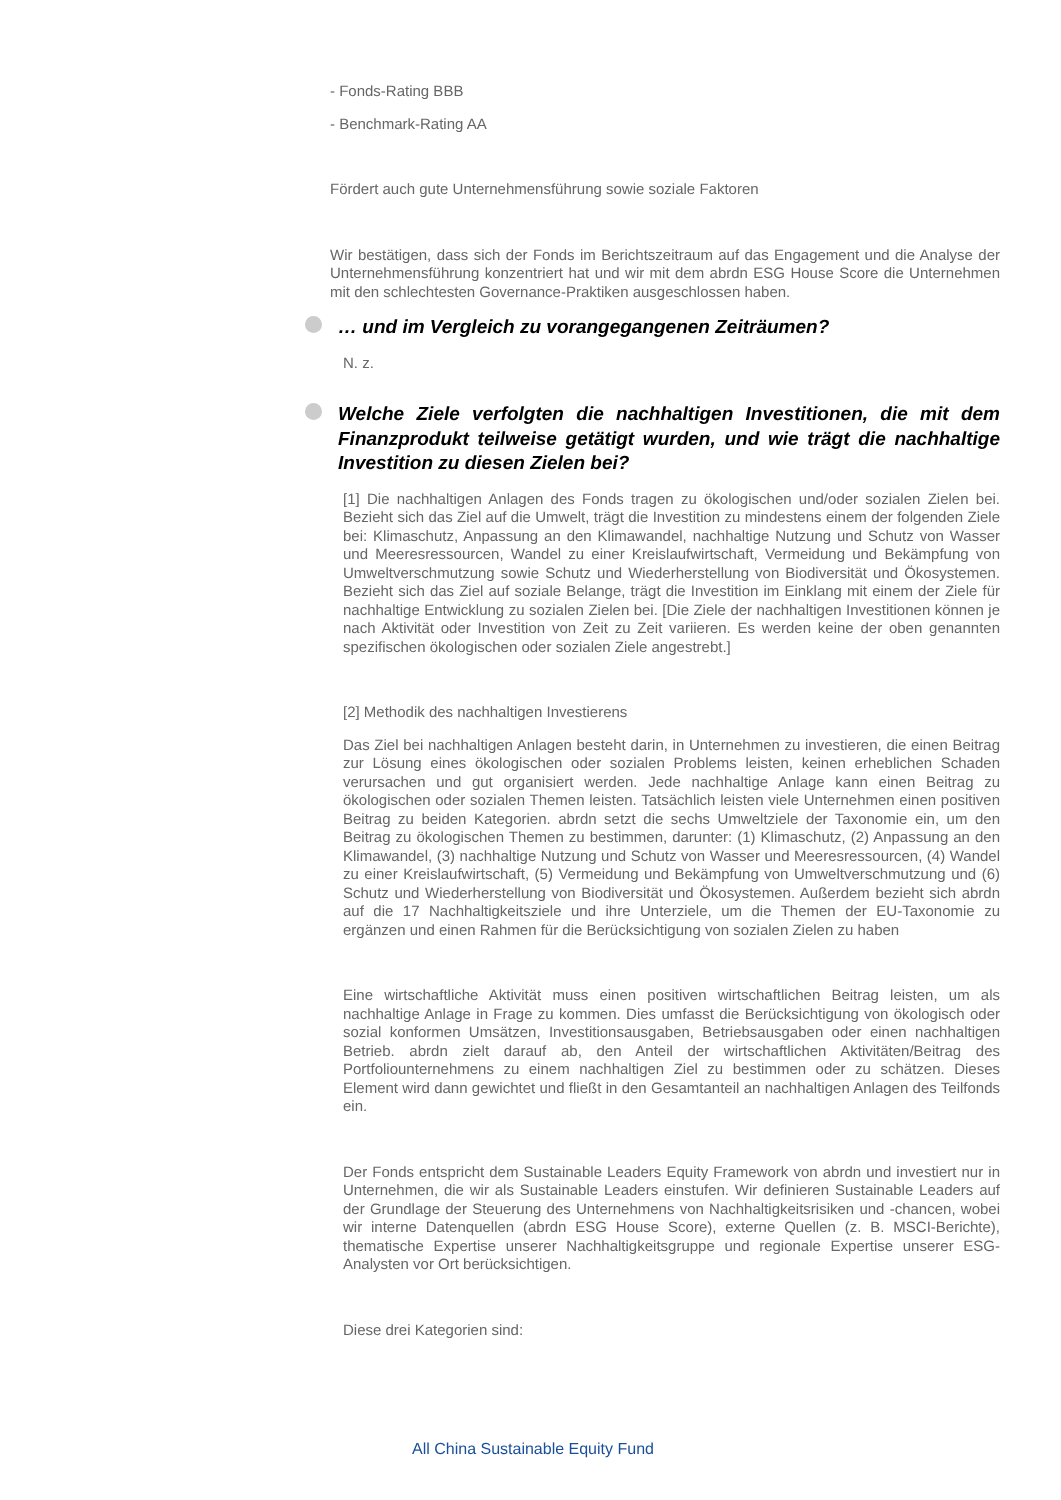- Fonds-Rating BBB
- Benchmark-Rating AA
Fördert auch gute Unternehmensführung sowie soziale Faktoren
Wir bestätigen, dass sich der Fonds im Berichtszeitraum auf das Engagement und die Analyse der Unternehmensführung konzentriert hat und wir mit dem abrdn ESG House Score die Unternehmen mit den schlechtesten Governance-Praktiken ausgeschlossen haben.
… und im Vergleich zu vorangegangenen Zeiträumen?
N. z.
Welche Ziele verfolgten die nachhaltigen Investitionen, die mit dem Finanzprodukt teilweise getätigt wurden, und wie trägt die nachhaltige Investition zu diesen Zielen bei?
[1] Die nachhaltigen Anlagen des Fonds tragen zu ökologischen und/oder sozialen Zielen bei. Bezieht sich das Ziel auf die Umwelt, trägt die Investition zu mindestens einem der folgenden Ziele bei: Klimaschutz, Anpassung an den Klimawandel, nachhaltige Nutzung und Schutz von Wasser und Meeresressourcen, Wandel zu einer Kreislaufwirtschaft, Vermeidung und Bekämpfung von Umweltverschmutzung sowie Schutz und Wiederherstellung von Biodiversität und Ökosystemen. Bezieht sich das Ziel auf soziale Belange, trägt die Investition im Einklang mit einem der Ziele für nachhaltige Entwicklung zu sozialen Zielen bei. [Die Ziele der nachhaltigen Investitionen können je nach Aktivität oder Investition von Zeit zu Zeit variieren. Es werden keine der oben genannten spezifischen ökologischen oder sozialen Ziele angestrebt.]
[2] Methodik des nachhaltigen Investierens
Das Ziel bei nachhaltigen Anlagen besteht darin, in Unternehmen zu investieren, die einen Beitrag zur Lösung eines ökologischen oder sozialen Problems leisten, keinen erheblichen Schaden verursachen und gut organisiert werden. Jede nachhaltige Anlage kann einen Beitrag zu ökologischen oder sozialen Themen leisten. Tatsächlich leisten viele Unternehmen einen positiven Beitrag zu beiden Kategorien. abrdn setzt die sechs Umweltziele der Taxonomie ein, um den Beitrag zu ökologischen Themen zu bestimmen, darunter: (1) Klimaschutz, (2) Anpassung an den Klimawandel, (3) nachhaltige Nutzung und Schutz von Wasser und Meeresressourcen, (4) Wandel zu einer Kreislaufwirtschaft, (5) Vermeidung und Bekämpfung von Umweltverschmutzung und (6) Schutz und Wiederherstellung von Biodiversität und Ökosystemen. Außerdem bezieht sich abrdn auf die 17 Nachhaltigkeitsziele und ihre Unterziele, um die Themen der EU-Taxonomie zu ergänzen und einen Rahmen für die Berücksichtigung von sozialen Zielen zu haben
Eine wirtschaftliche Aktivität muss einen positiven wirtschaftlichen Beitrag leisten, um als nachhaltige Anlage in Frage zu kommen. Dies umfasst die Berücksichtigung von ökologisch oder sozial konformen Umsätzen, Investitionsausgaben, Betriebsausgaben oder einen nachhaltigen Betrieb. abrdn zielt darauf ab, den Anteil der wirtschaftlichen Aktivitäten/Beitrag des Portfoliounternehmens zu einem nachhaltigen Ziel zu bestimmen oder zu schätzen. Dieses Element wird dann gewichtet und fließt in den Gesamtanteil an nachhaltigen Anlagen des Teilfonds ein.
Der Fonds entspricht dem Sustainable Leaders Equity Framework von abrdn und investiert nur in Unternehmen, die wir als Sustainable Leaders einstufen. Wir definieren Sustainable Leaders auf der Grundlage der Steuerung des Unternehmens von Nachhaltigkeitsrisiken und -chancen, wobei wir interne Datenquellen (abrdn ESG House Score), externe Quellen (z. B. MSCI-Berichte), thematische Expertise unserer Nachhaltigkeitsgruppe und regionale Expertise unserer ESG-Analysten vor Ort berücksichtigen.
Diese drei Kategorien sind:
All China Sustainable Equity Fund